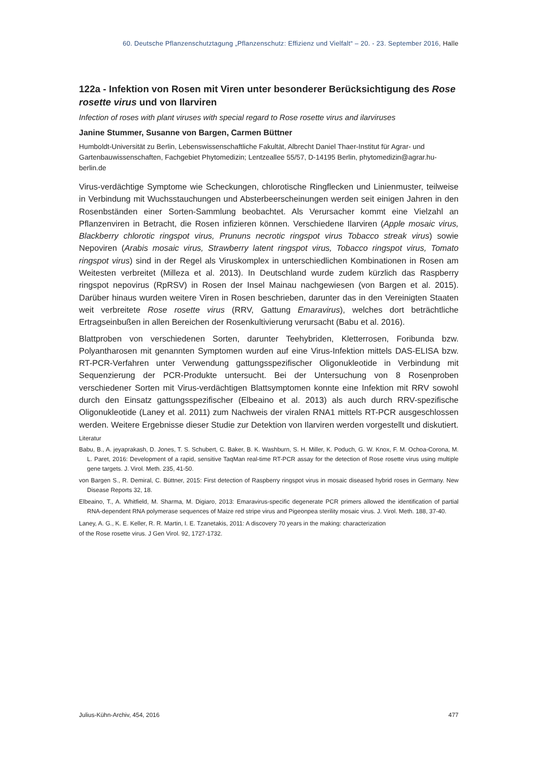60. Deutsche Pflanzenschutztagung „Pflanzenschutz: Effizienz und Vielfalt“ – 20. - 23. September 2016, Halle
122a - Infektion von Rosen mit Viren unter besonderer Berücksichtigung des Rose rosette virus und von Ilarviren
Infection of roses with plant viruses with special regard to Rose rosette virus and ilarviruses
Janine Stummer, Susanne von Bargen, Carmen Büttner
Humboldt-Universität zu Berlin, Lebenswissenschaftliche Fakultät, Albrecht Daniel Thaer-Institut für Agrar- und Gartenbauwissenschaften, Fachgebiet Phytomedizin; Lentzeallee 55/57, D-14195 Berlin, phytomedizin@agrar.hu-berlin.de
Virus-verdächtige Symptome wie Scheckungen, chlorotische Ringflecken und Linienmuster, teilweise in Verbindung mit Wuchsstauchungen und Absterbeerscheinungen werden seit einigen Jahren in den Rosenbständen einer Sorten-Sammlung beobachtet. Als Verursacher kommt eine Vielzahl an Pflanzenviren in Betracht, die Rosen infizieren können. Verschiedene Ilarviren (Apple mosaic virus, Blackberry chlorotic ringspot virus, Prununs necrotic ringspot virus Tobacco streak virus) sowie Nepoviren (Arabis mosaic virus, Strawberry latent ringspot virus, Tobacco ringspot virus, Tomato ringspot virus) sind in der Regel als Viruskomplex in unterschiedlichen Kombinationen in Rosen am Weitesten verbreitet (Milleza et al. 2013). In Deutschland wurde zudem kürzlich das Raspberry ringspot nepovirus (RpRSV) in Rosen der Insel Mainau nachgewiesen (von Bargen et al. 2015). Darüber hinaus wurden weitere Viren in Rosen beschrieben, darunter das in den Vereinigten Staaten weit verbreitete Rose rosette virus (RRV, Gattung Emaravirus), welches dort beträchtliche Ertragseinbußen in allen Bereichen der Rosenkultivierung verursacht (Babu et al. 2016).
Blattproben von verschiedenen Sorten, darunter Teehybriden, Kletterrosen, Foribunda bzw. Polyantharosen mit genannten Symptomen wurden auf eine Virus-Infektion mittels DAS-ELISA bzw. RT-PCR-Verfahren unter Verwendung gattungsspezifischer Oligonukleotide in Verbindung mit Sequenzierung der PCR-Produkte untersucht. Bei der Untersuchung von 8 Rosenproben verschiedener Sorten mit Virus-verdächtigen Blattsymptomen konnte eine Infektion mit RRV sowohl durch den Einsatz gattungsspezifischer (Elbeaino et al. 2013) als auch durch RRV-spezifische Oligonukleotide (Laney et al. 2011) zum Nachweis der viralen RNA1 mittels RT-PCR ausgeschlossen werden. Weitere Ergebnisse dieser Studie zur Detektion von Ilarviren werden vorgestellt und diskutiert.
Literatur
Babu, B., A. jeyaprakash, D. Jones, T. S. Schubert, C. Baker, B. K. Washburn, S. H. Miller, K. Poduch, G. W. Knox, F. M. Ochoa-Corona, M. L. Paret, 2016: Development of a rapid, sensitive TaqMan real-time RT-PCR assay for the detection of Rose rosette virus using multiple gene targets. J. Virol. Meth. 235, 41-50.
von Bargen S., R. Demiral, C. Büttner, 2015: First detection of Raspberry ringspot virus in mosaic diseased hybrid roses in Germany. New Disease Reports 32, 18.
Elbeaino, T., A. Whitfield, M. Sharma, M. Digiaro, 2013: Emaravirus-specific degenerate PCR primers allowed the identification of partial RNA-dependent RNA polymerase sequences of Maize red stripe virus and Pigeonpea sterility mosaic virus. J. Virol. Meth. 188, 37-40.
Laney, A. G., K. E. Keller, R. R. Martin, I. E. Tzanetakis, 2011: A discovery 70 years in the making: characterization
of the Rose rosette virus. J Gen Virol. 92, 1727-1732.
Julius-Kühn-Archiv, 454, 2016 477